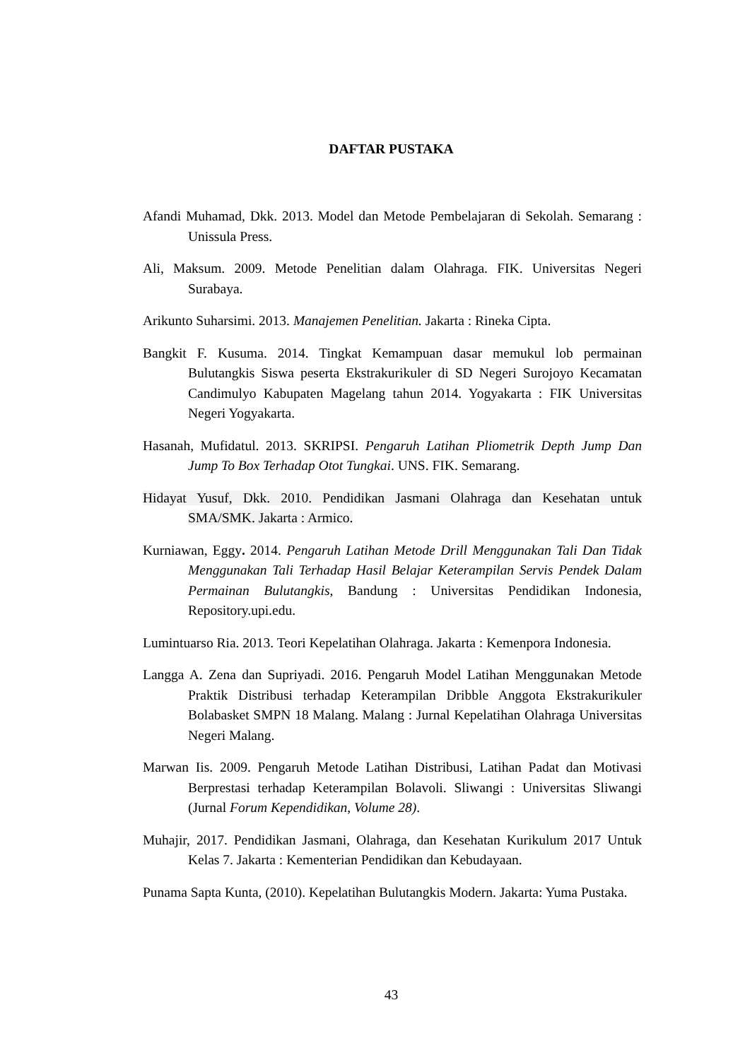DAFTAR PUSTAKA
Afandi Muhamad, Dkk. 2013. Model dan Metode Pembelajaran di Sekolah. Semarang : Unissula Press.
Ali, Maksum. 2009. Metode Penelitian dalam Olahraga. FIK. Universitas Negeri Surabaya.
Arikunto Suharsimi. 2013. Manajemen Penelitian. Jakarta : Rineka Cipta.
Bangkit F. Kusuma. 2014. Tingkat Kemampuan dasar memukul lob permainan Bulutangkis Siswa peserta Ekstrakurikuler di SD Negeri Surojoyo Kecamatan Candimulyo Kabupaten Magelang tahun 2014. Yogyakarta : FIK Universitas Negeri Yogyakarta.
Hasanah, Mufidatul. 2013. SKRIPSI. Pengaruh Latihan Pliometrik Depth Jump Dan Jump To Box Terhadap Otot Tungkai. UNS. FIK. Semarang.
Hidayat Yusuf, Dkk. 2010. Pendidikan Jasmani Olahraga dan Kesehatan untuk SMA/SMK. Jakarta : Armico.
Kurniawan, Eggy. 2014. Pengaruh Latihan Metode Drill Menggunakan Tali Dan Tidak Menggunakan Tali Terhadap Hasil Belajar Keterampilan Servis Pendek Dalam Permainan Bulutangkis, Bandung : Universitas Pendidikan Indonesia, Repository.upi.edu.
Lumintuarso Ria. 2013. Teori Kepelatihan Olahraga. Jakarta : Kemenpora Indonesia.
Langga A. Zena dan Supriyadi. 2016. Pengaruh Model Latihan Menggunakan Metode Praktik Distribusi terhadap Keterampilan Dribble Anggota Ekstrakurikuler Bolabasket SMPN 18 Malang. Malang : Jurnal Kepelatihan Olahraga Universitas Negeri Malang.
Marwan Iis. 2009. Pengaruh Metode Latihan Distribusi, Latihan Padat dan Motivasi Berprestasi terhadap Keterampilan Bolavoli. Sliwangi : Universitas Sliwangi (Jurnal Forum Kependidikan, Volume 28).
Muhajir, 2017. Pendidikan Jasmani, Olahraga, dan Kesehatan Kurikulum 2017 Untuk Kelas 7. Jakarta : Kementerian Pendidikan dan Kebudayaan.
Punama Sapta Kunta, (2010). Kepelatihan Bulutangkis Modern. Jakarta: Yuma Pustaka.
43